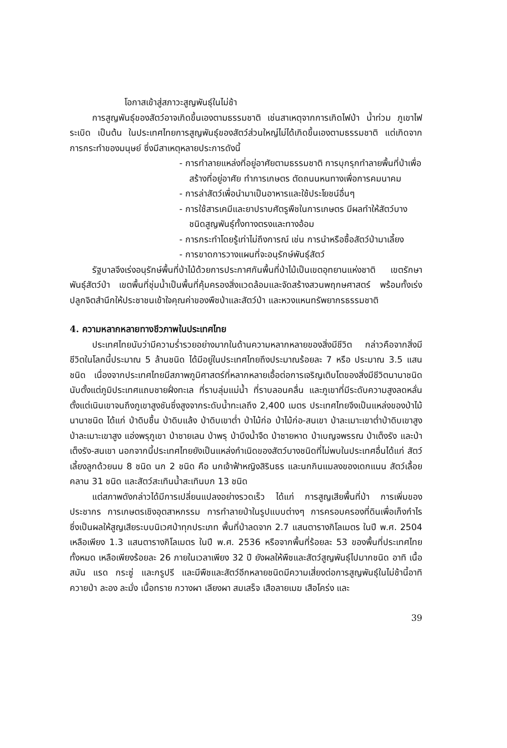โอกาสเข้าสู่สภาวะสูญพันธุ์ในไม่ช้า
การสูญพันธุ์ของสัตว์อาจเกิดขึ้นเองตามธรรมชาติ เช่นสาเหตุจากการเกิดไฟป่า น้ำท่วม ภูเขาไฟระเบิด เป็นต้น ในประเทศไทยการสูญพันธุ์ของสัตว์ส่วนใหญ่ไม่ได้เกิดขึ้นเองตามธรรมชาติ แต่เกิดจากการกระทำของมนุษย์ ซึ่งมีสาเหตุหลายประการดังนี้
- การทำลายแหล่งที่อยู่อาศัยตามธรรมชาติ การบุกรุกทำลายพื้นที่ป่าเพื่อสร้างที่อยู่อาศัย ทำการเกษตร ตัดถนนหนทางเพื่อการคมนาคม
- การล่าสัตว์เพื่อนำมาเป็นอาหารและใช้ประโยชน์อื่นๆ
- การใช้สารเคมีและยาปราบศัตรูพืชในการเกษตร มีผลทำให้สัตว์บางชนิดสูญพันธุ์ทั้งทางตรงและทางอ้อม
- การกระทำโดยรู้เท่าไม่ถึงการณ์ เช่น การนำหรือซื้อสัตว์ป่ามาเลี้ยง
- การขาดการวางแผนที่จะอนุรักษ์พันธุ์สัตว์
รัฐบาลจึงเร่งอนุรักษ์พื้นที่ป่าไม้ด้วยการประกาศกันพื้นที่ป่าไม้เป็นเขตอุทยานแห่งชาติ เขตรักษาพันธุ์สัตว์ป่า เขตพื้นที่ชุ่มน้ำเป็นพื้นที่คุ้มครองสิ่งแวดล้อมและจัดสร้างสวนพฤกษศาสตร์ พร้อมทั้งเร่งปลูกจิตสำนึกให้ประชาชนเข้าใจคุณค่าของพืชป่าและสัตว์ป่า และหวงแหนทรัพยากรธรรมชาติ
4. ความหลากหลายทางชีวภาพในประเทศไทย
ประเทศไทยนับว่ามีความร่ำรวยอย่างมากในด้านความหลากหลายของสิ่งมีชีวิต กล่าวคือจากสิ่งมีชีวิตในโลกนี้ประมาณ 5 ล้านชนิด ได้มีอยู่ในประเทศไทยถึงประมาณร้อยละ 7 หรือ ประมาณ 3.5 แสนชนิด เนื่องจากประเทศไทยมีสภาพภูมิศาสตร์ที่หลากหลายเอื้อต่อการเจริญเติบโตของสิ่งมีชีวิตนานาชนิดนับตั้งแต่ภูมิประเทศแถบชายฝั่งทะเล ที่ราบลุ่มแม่น้ำ ที่ราบลอนคลื่น และภูเขาที่มีระดับความสูงลดหลั่น ตั้งแต่เนินเขาจนถึงภูเขาสูงชันซึ่งสูงจากระดับน้ำทะเลถึง 2,400 เมตร ประเทศไทยจึงเป็นแหล่งของป่าไม้นานาชนิด ได้แก่ ป่าดิบชื้น ป่าดิบแล้ง ป่าดิบเขาต่ำ ป่าไม้ก่อ ป่าไม้ก่อ-สนเขา ป่าละเมาะเขาต่ำป่าดิบเขาสูง ป่าละเมาะเขาสูง แอ่งพรุภูเขา ป่าชายเลน ป่าพรุ ป่าบึงน้ำจืด ป่าชายหาด ป่าเบญจพรรณ ป่าเต็งรัง และป่าเต็งรัง-สนเขา นอกจากนี้ประเทศไทยยังเป็นแหล่งกำเนิดของสัตว์บางชนิดที่ไม่พบในประเทศอื่นได้แก่ สัตว์เลี้ยงลูกด้วยนม 8 ชนิด นก 2 ชนิด คือ นกเจ้าฟ้าหญิงสิรินธร และนกกินแมลงของเดกแนน สัตว์เลื้อยคลาน 31 ชนิด และสัตว์สะเทินน้ำสะเทินบก 13 ชนิด
แต่สภาพดังกล่าวได้มีการเปลี่ยนแปลงอย่างรวดเร็ว ได้แก่ การสูญเสียพื้นที่ป่า การเพิ่มของประชากร การเกษตรเชิงอุตสาหกรรม การทำลายป่าในรูปแบบต่างๆ การครอบครองที่ดินเพื่อเก็งกำไร ซึ่งเป็นผลให้สูญเสียระบบนิเวศป่าทุกประเภท พื้นที่ป่าลดจาก 2.7 แสนตารางกิโลเมตร ในปี พ.ศ. 2504 เหลือเพียง 1.3 แสนตารางกิโลเมตร ในปี พ.ศ. 2536 หรือจากพื้นที่ร้อยละ 53 ของพื้นที่ประเทศไทยทั้งหมด เหลือเพียงร้อยละ 26 ภายในเวลาเพียง 32 ปี ยังผลให้พืชและสัตว์สูญพันธุ์ไปมากชนิด อาทิ เนื้อสมัน แรด กระซู่ และกรูปรี และมีพืชและสัตว์อีกหลายชนิดมีความเสี่ยงต่อการสูญพันธุ์ในไม่ช้านี้อาทิ ควายป่า ละอง ละมั่ง เนื้อทราย กวางผา เลียงผา สมเสร็จ เสือลายเมฆ เสือโคร่ง และ
39